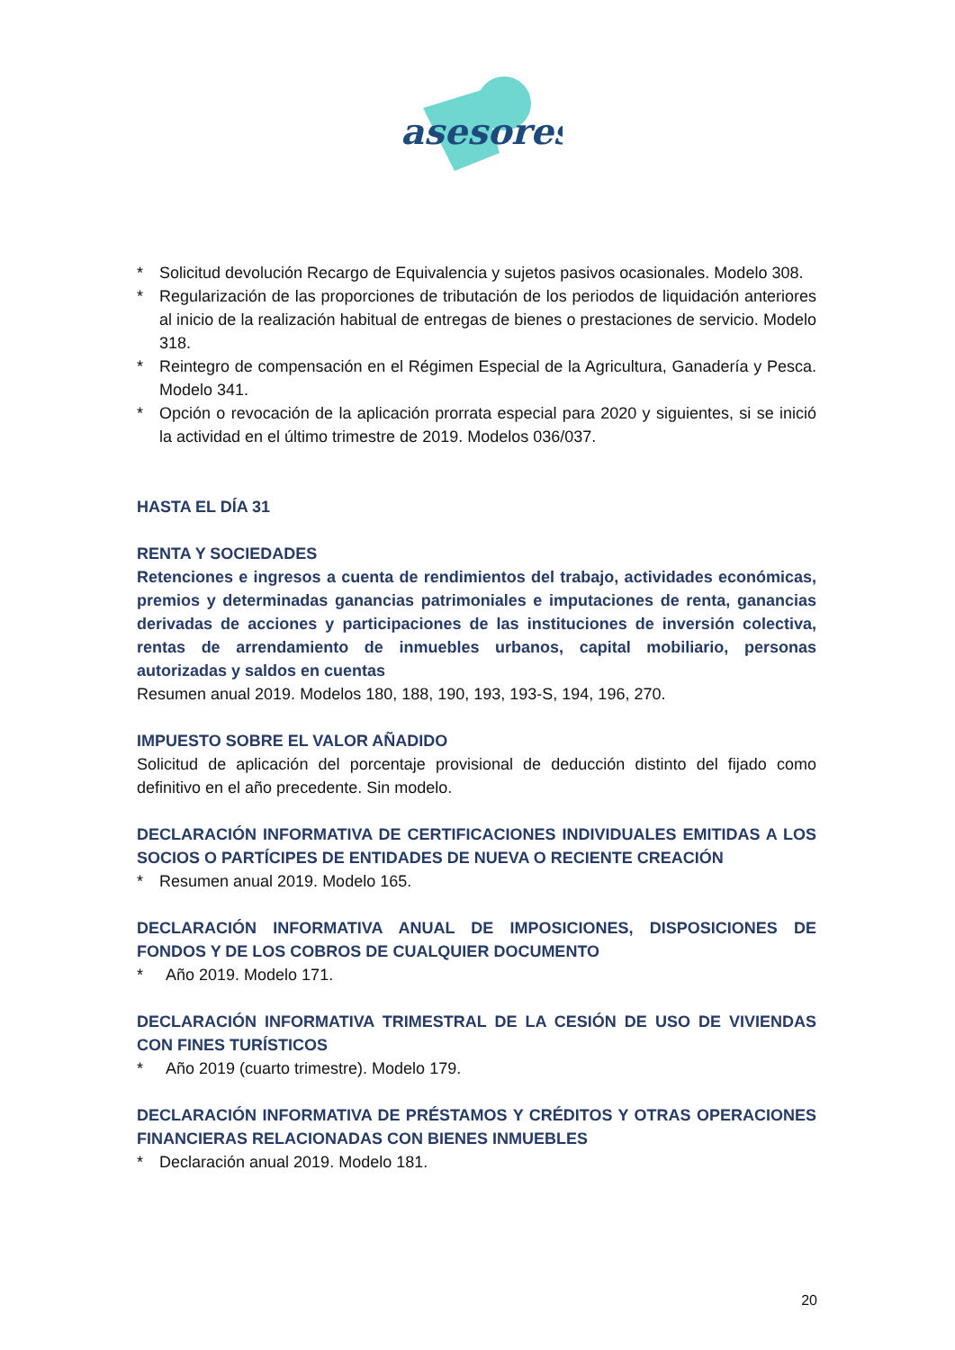asesores
* Solicitud devolución Recargo de Equivalencia y sujetos pasivos ocasionales. Modelo 308.
* Regularización de las proporciones de tributación de los periodos de liquidación anteriores al inicio de la realización habitual de entregas de bienes o prestaciones de servicio. Modelo 318.
* Reintegro de compensación en el Régimen Especial de la Agricultura, Ganadería y Pesca. Modelo 341.
* Opción o revocación de la aplicación prorrata especial para 2020 y siguientes, si se inició la actividad en el último trimestre de 2019. Modelos 036/037.
HASTA EL DÍA 31
RENTA Y SOCIEDADES
Retenciones e ingresos a cuenta de rendimientos del trabajo, actividades económicas, premios y determinadas ganancias patrimoniales e imputaciones de renta, ganancias derivadas de acciones y participaciones de las instituciones de inversión colectiva, rentas de arrendamiento de inmuebles urbanos, capital mobiliario, personas autorizadas y saldos en cuentas
Resumen anual 2019. Modelos 180, 188, 190, 193, 193-S, 194, 196, 270.
IMPUESTO SOBRE EL VALOR AÑADIDO
Solicitud de aplicación del porcentaje provisional de deducción distinto del fijado como definitivo en el año precedente. Sin modelo.
DECLARACIÓN INFORMATIVA DE CERTIFICACIONES INDIVIDUALES EMITIDAS A LOS SOCIOS O PARTÍCIPES DE ENTIDADES DE NUEVA O RECIENTE CREACIÓN
* Resumen anual 2019. Modelo 165.
DECLARACIÓN INFORMATIVA ANUAL DE IMPOSICIONES, DISPOSICIONES DE FONDOS Y DE LOS COBROS DE CUALQUIER DOCUMENTO
* Año 2019. Modelo 171.
DECLARACIÓN INFORMATIVA TRIMESTRAL DE LA CESIÓN DE USO DE VIVIENDAS CON FINES TURÍSTICOS
* Año 2019 (cuarto trimestre). Modelo 179.
DECLARACIÓN INFORMATIVA DE PRÉSTAMOS Y CRÉDITOS Y OTRAS OPERACIONES FINANCIERAS RELACIONADAS CON BIENES INMUEBLES
* Declaración anual 2019. Modelo 181.
20